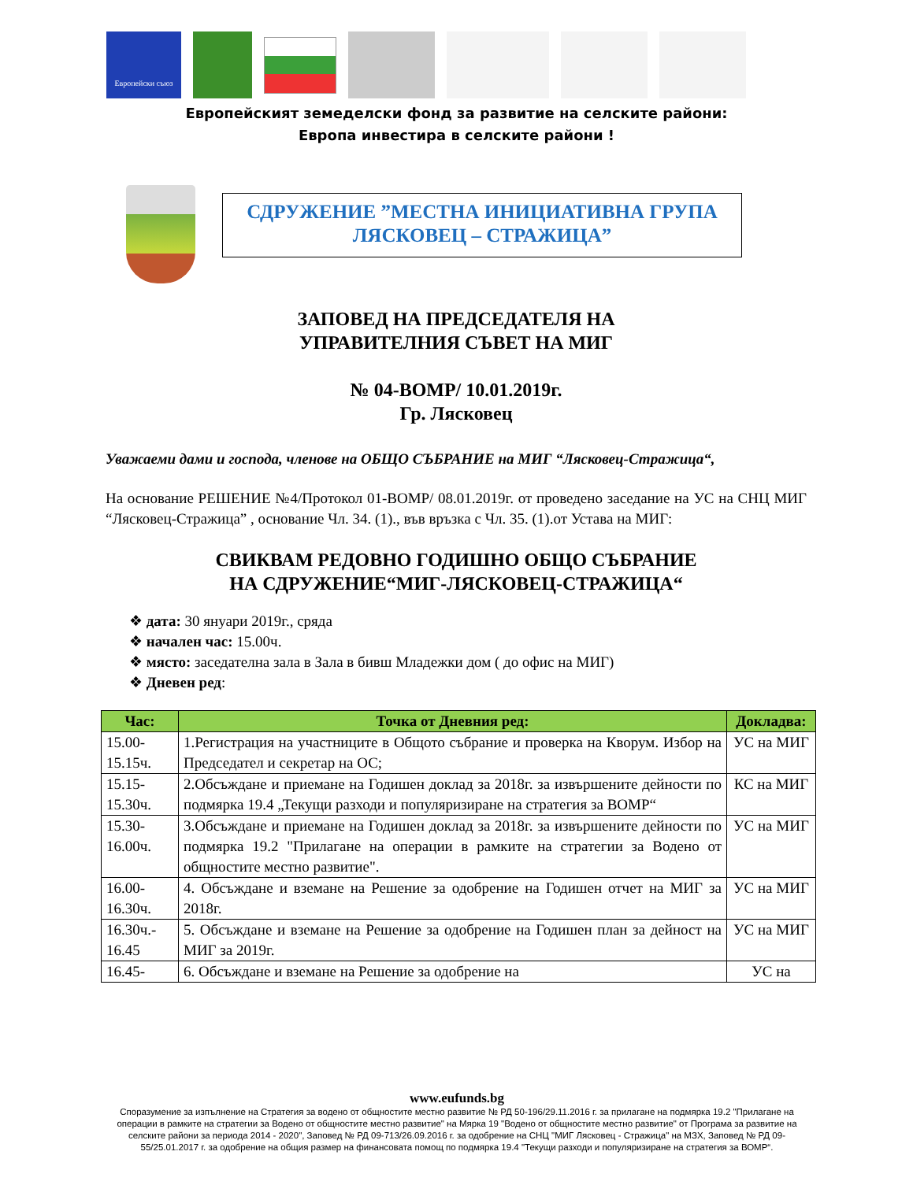Европейски съюз
Европейският земеделски фонд за развитие на селските райони:
Европа инвестира в селските райони !
СДРУЖЕНИЕ ”МЕСТНА ИНИЦИАТИВНА ГРУПА
ЛЯСКОВЕЦ – СТРАЖИЦА”
ЗАПОВЕД НА ПРЕДСЕДАТЕЛЯ НА
УПРАВИТЕЛНИЯ СЪВЕТ НА МИГ
№ 04-ВОМР/ 10.01.2019г.
Гр. Лясковец
Уважаеми дами и господа, членове на ОБЩО СЪБРАНИЕ на МИГ “Лясковец-Стражица“,
На основание РЕШЕНИЕ №4/Протокол 01-ВОМР/ 08.01.2019г. от проведено заседание на УС на СНЦ МИГ “Лясковец-Стражица” , основание Чл. 34. (1)., във връзка с Чл. 35. (1).от Устава на МИГ:
СВИКВАМ РЕДОВНО ГОДИШНО ОБЩО СЪБРАНИЕ
НА СДРУЖЕНИЕ“МИГ-ЛЯСКОВЕЦ-СТРАЖИЦА“
❖ дата: 30 януари 2019г., сряда
❖ начален час: 15.00ч.
❖ място: заседателна зала в Зала в бивш Младежки дом ( до офис на МИГ)
❖ Дневен ред:
| Час: | Точка от Дневния ред: | Докладва: |
| --- | --- | --- |
| 15.00- 15.15ч. | 1.Регистрация на участниците в Общото събрание и проверка на Кворум. Избор на Председател и секретар на ОС; | УС на МИГ |
| 15.15- 15.30ч. | 2.Обсъждане и приемане на Годишен доклад за 2018г. за извършените дейности по подмярка 19.4 „Текущи разходи и популяризиране на стратегия за ВОМР“ | КС на МИГ |
| 15.30- 16.00ч. | 3.Обсъждане и приемане на Годишен доклад за 2018г. за извършените дейности по подмярка 19.2 "Прилагане на операции в рамките на стратегии за Водено от общностите местно развитие". | УС на МИГ |
| 16.00- 16.30ч. | 4. Обсъждане и вземане на Решение за одобрение на Годишен отчет на МИГ за 2018г. | УС на МИГ |
| 16.30ч.- 16.45 | 5. Обсъждане и вземане на Решение за одобрение на Годишен план за дейност на МИГ за 2019г. | УС на МИГ |
| 16.45- | 6. Обсъждане и вземане на Решение за одобрение на | УС на |
www.eufunds.bg
Споразумение за изпълнение на Стратегия за водено от общностите местно развитие № РД 50-196/29.11.2016 г. за прилагане на подмярка 19.2 "Прилагане на операции в рамките на стратегии за Водено от общностите местно развитие" на Мярка 19 "Водено от общностите местно развитие" от Програма за развитие на селските райони за периода 2014 - 2020", Заповед № РД 09-713/26.09.2016 г. за одобрение на СНЦ "МИГ Лясковец - Стражица" на МЗХ, Заповед № РД 09-55/25.01.2017 г. за одобрение на общия размер на финансовата помощ по подмярка 19.4 "Текущи разходи и популяризиране на стратегия за ВОМР“.